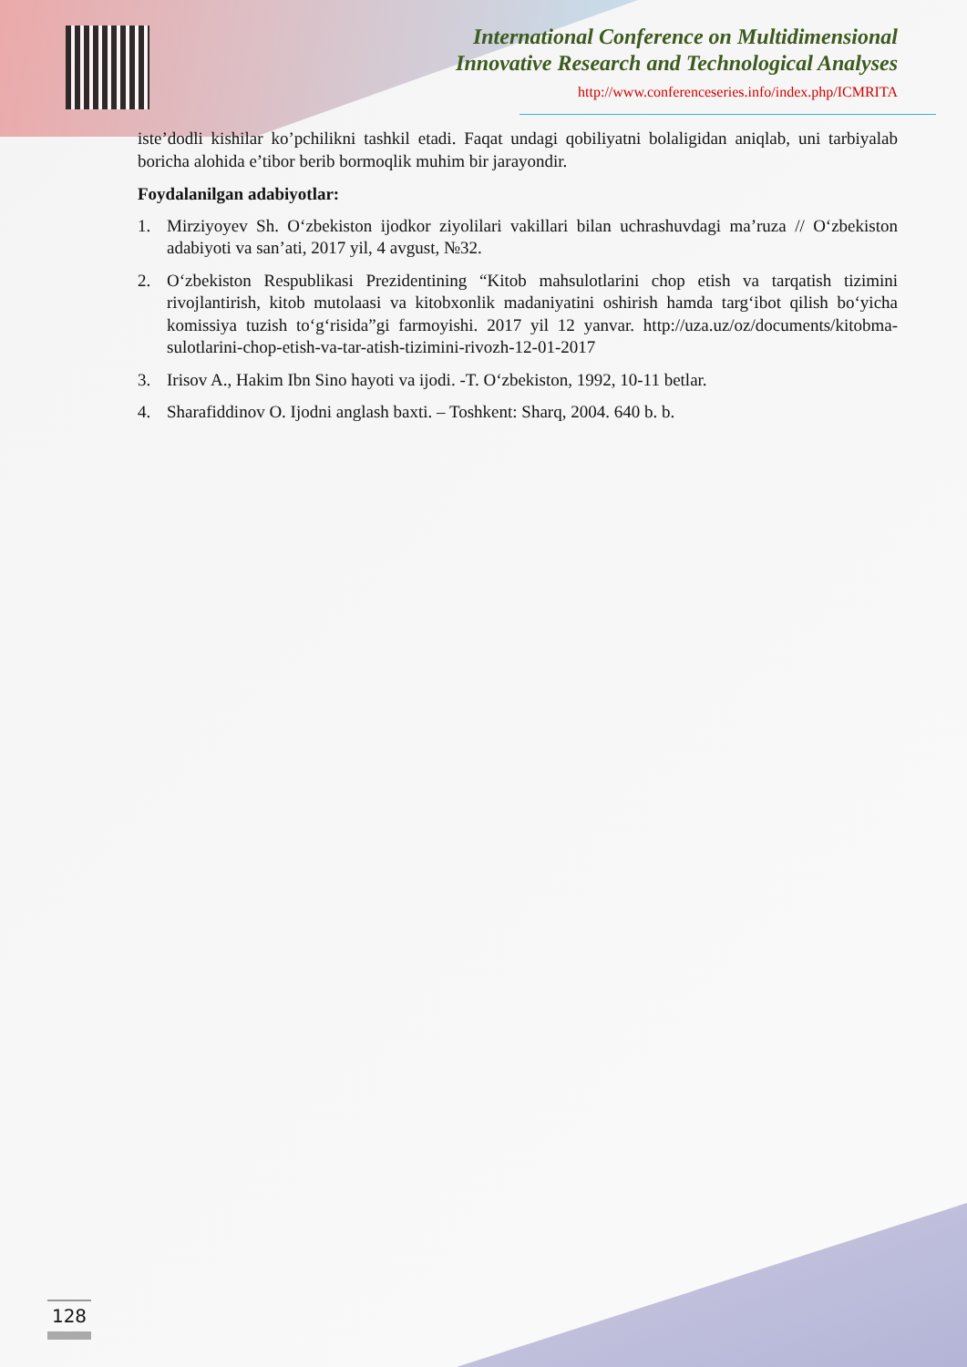International Conference on Multidimensional
Innovative Research and Technological Analyses
http://www.conferenceseries.info/index.php/ICMRITA
iste’dodli kishilar ko’pchilikni tashkil etadi. Faqat undagi qobiliyatni bolaligidan aniqlab, uni tarbiyalab boricha alohida e’tibor berib bormoqlik muhim bir jarayondir.
Foydalanilgan adabiyotlar:
1. Mirziyoyev Sh. O‘zbekiston ijodkor ziyolilari vakillari bilan uchrashuvdagi ma’ruza // O‘zbekiston adabiyoti va san’ati, 2017 yil, 4 avgust, №32.
2. O‘zbekiston Respublikasi Prezidentining “Kitob mahsulotlarini chop etish va tarqatish tizimini rivojlantirish, kitob mutolaasi va kitobxonlik madaniyatini oshirish hamda targ‘ibot qilish bo‘yicha komissiya tuzish to‘g‘risida”gi farmoyishi. 2017 yil 12 yanvar. http://uza.uz/oz/documents/kitobma-sulotlarini-chop-etish-va-tar-atish-tizimini-rivozh-12-01-2017
3. Irisov A., Hakim Ibn Sino hayoti va ijodi. -T. O‘zbekiston, 1992, 10-11 betlar.
4. Sharafiddinov O. Ijodni anglash baxti. – Toshkent: Sharq, 2004. 640 b. b.
128